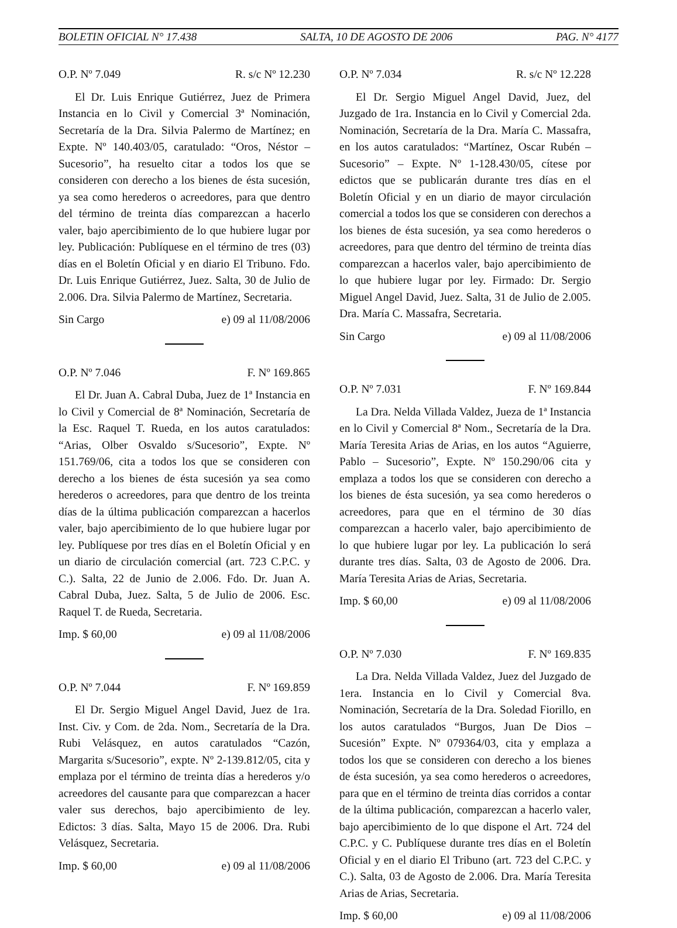BOLETIN OFICIAL N° 17.438 SALTA, 10 DE AGOSTO DE 2006 PAG. N° 4177
O.P. Nº 7.049 R. s/c Nº 12.230
El Dr. Luis Enrique Gutiérrez, Juez de Primera Instancia en lo Civil y Comercial 3ª Nominación, Secretaría de la Dra. Silvia Palermo de Martínez; en Expte. Nº 140.403/05, caratulado: “Oros, Néstor – Sucesorio”, ha resuelto citar a todos los que se consideren con derecho a los bienes de ésta sucesión, ya sea como herederos o acreedores, para que dentro del término de treinta días comparezcan a hacerlo valer, bajo apercibimiento de lo que hubiere lugar por ley. Publicación: Publíquese en el término de tres (03) días en el Boletín Oficial y en diario El Tribuno. Fdo. Dr. Luis Enrique Gutiérrez, Juez. Salta, 30 de Julio de 2.006. Dra. Silvia Palermo de Martínez, Secretaria.
Sin Cargo e) 09 al 11/08/2006
O.P. Nº 7.046 F. Nº 169.865
El Dr. Juan A. Cabral Duba, Juez de 1ª Instancia en lo Civil y Comercial de 8ª Nominación, Secretaría de la Esc. Raquel T. Rueda, en los autos caratulados: “Arias, Olber Osvaldo s/Sucesorio”, Expte. Nº 151.769/06, cita a todos los que se consideren con derecho a los bienes de ésta sucesión ya sea como herederos o acreedores, para que dentro de los treinta días de la última publicación comparezcan a hacerlos valer, bajo apercibimiento de lo que hubiere lugar por ley. Publíquese por tres días en el Boletín Oficial y en un diario de circulación comercial (art. 723 C.P.C. y C.). Salta, 22 de Junio de 2.006. Fdo. Dr. Juan A. Cabral Duba, Juez. Salta, 5 de Julio de 2006. Esc. Raquel T. de Rueda, Secretaria.
Imp. $ 60,00 e) 09 al 11/08/2006
O.P. Nº 7.044 F. Nº 169.859
El Dr. Sergio Miguel Angel David, Juez de 1ra. Inst. Civ. y Com. de 2da. Nom., Secretaría de la Dra. Rubi Velásquez, en autos caratulados “Cazón, Margarita s/Sucesorio”, expte. Nº 2-139.812/05, cita y emplaza por el término de treinta días a herederos y/o acreedores del causante para que comparezcan a hacer valer sus derechos, bajo apercibimiento de ley. Edictos: 3 días. Salta, Mayo 15 de 2006. Dra. Rubi Velásquez, Secretaria.
Imp. $ 60,00 e) 09 al 11/08/2006
O.P. Nº 7.034 R. s/c Nº 12.228
El Dr. Sergio Miguel Angel David, Juez, del Juzgado de 1ra. Instancia en lo Civil y Comercial 2da. Nominación, Secretaría de la Dra. María C. Massafra, en los autos caratulados: “Martínez, Oscar Rubén – Sucesorio” – Expte. Nº 1-128.430/05, cítese por edictos que se publicarán durante tres días en el Boletín Oficial y en un diario de mayor circulación comercial a todos los que se consideren con derechos a los bienes de ésta sucesión, ya sea como herederos o acreedores, para que dentro del término de treinta días comparezcan a hacerlos valer, bajo apercibimiento de lo que hubiere lugar por ley. Firmado: Dr. Sergio Miguel Angel David, Juez. Salta, 31 de Julio de 2.005. Dra. María C. Massafra, Secretaria.
Sin Cargo e) 09 al 11/08/2006
O.P. Nº 7.031 F. Nº 169.844
La Dra. Nelda Villada Valdez, Jueza de 1ª Instancia en lo Civil y Comercial 8ª Nom., Secretaría de la Dra. María Teresita Arias de Arias, en los autos “Aguierre, Pablo – Sucesorio”, Expte. Nº 150.290/06 cita y emplaza a todos los que se consideren con derecho a los bienes de ésta sucesión, ya sea como herederos o acreedores, para que en el término de 30 días comparezcan a hacerlo valer, bajo apercibimiento de lo que hubiere lugar por ley. La publicación lo será durante tres días. Salta, 03 de Agosto de 2006. Dra. María Teresita Arias de Arias, Secretaria.
Imp. $ 60,00 e) 09 al 11/08/2006
O.P. Nº 7.030 F. Nº 169.835
La Dra. Nelda Villada Valdez, Juez del Juzgado de 1era. Instancia en lo Civil y Comercial 8va. Nominación, Secretaría de la Dra. Soledad Fiorillo, en los autos caratulados “Burgos, Juan De Dios – Sucesión” Expte. Nº 079364/03, cita y emplaza a todos los que se consideren con derecho a los bienes de ésta sucesión, ya sea como herederos o acreedores, para que en el término de treinta días corridos a contar de la última publicación, comparezcan a hacerlo valer, bajo apercibimiento de lo que dispone el Art. 724 del C.P.C. y C. Publíquese durante tres días en el Boletín Oficial y en el diario El Tribuno (art. 723 del C.P.C. y C.). Salta, 03 de Agosto de 2.006. Dra. María Teresita Arias de Arias, Secretaria.
Imp. $ 60,00 e) 09 al 11/08/2006